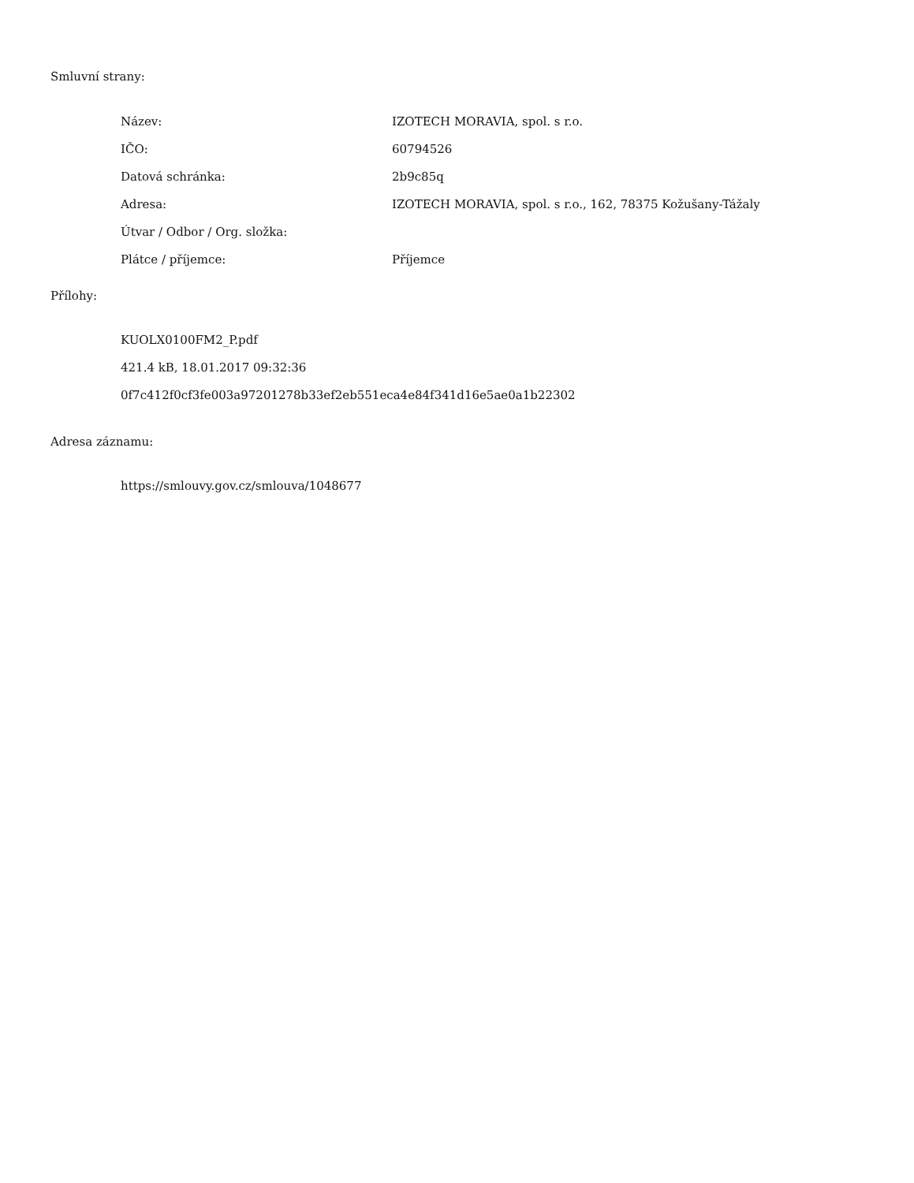Smluvní strany:
| Název: | IZOTECH MORAVIA, spol. s r.o. |
| IČO: | 60794526 |
| Datová schránka: | 2b9c85q |
| Adresa: | IZOTECH MORAVIA, spol. s r.o., 162, 78375 Kožušany-Tážaly |
| Útvar / Odbor / Org. složka: | |
| Plátce / příjemce: | Příjemce |
Přílohy:
KUOLX0100FM2_P.pdf
421.4 kB, 18.01.2017 09:32:36
0f7c412f0cf3fe003a97201278b33ef2eb551eca4e84f341d16e5ae0a1b22302
Adresa záznamu:
https://smlouvy.gov.cz/smlouva/1048677